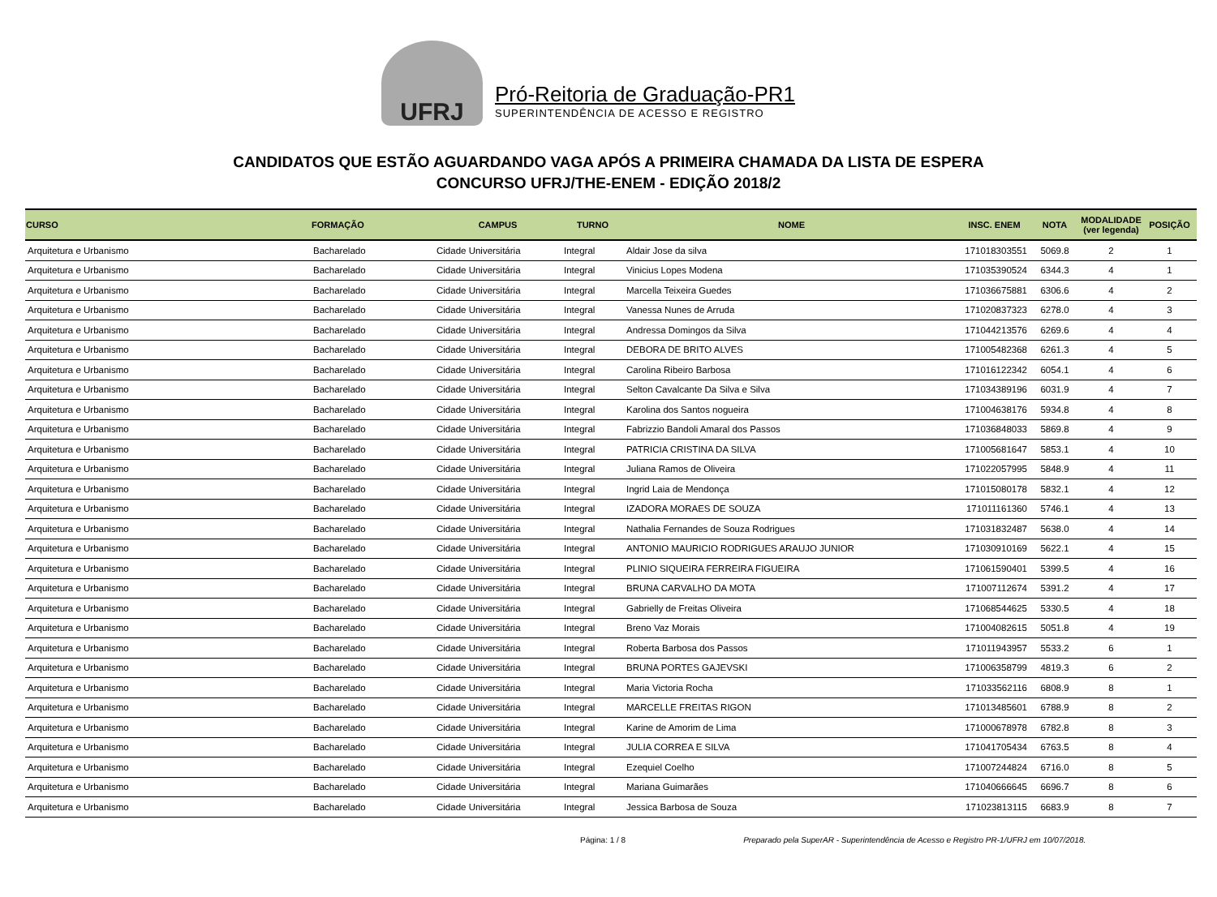UFRJ
Pró-Reitoria de Graduação-PR1
SUPERINTENDÊNCIA DE ACESSO E REGISTRO
CANDIDATOS QUE ESTÃO AGUARDANDO VAGA APÓS A PRIMEIRA CHAMADA DA LISTA DE ESPERA
CONCURSO UFRJ/THE-ENEM - EDIÇÃO 2018/2
| CURSO | FORMAÇÃO | CAMPUS | TURNO | NOME | INSC. ENEM | NOTA | MODALIDADE (ver legenda) | POSIÇÃO |
| --- | --- | --- | --- | --- | --- | --- | --- | --- |
| Arquitetura e Urbanismo | Bacharelado | Cidade Universitária | Integral | Aldair Jose da silva | 171018303551 | 5069.8 | 2 | 1 |
| Arquitetura e Urbanismo | Bacharelado | Cidade Universitária | Integral | Vinicius Lopes Modena | 171035390524 | 6344.3 | 4 | 1 |
| Arquitetura e Urbanismo | Bacharelado | Cidade Universitária | Integral | Marcella Teixeira Guedes | 171036675881 | 6306.6 | 4 | 2 |
| Arquitetura e Urbanismo | Bacharelado | Cidade Universitária | Integral | Vanessa Nunes de Arruda | 171020837323 | 6278.0 | 4 | 3 |
| Arquitetura e Urbanismo | Bacharelado | Cidade Universitária | Integral | Andressa Domingos da Silva | 171044213576 | 6269.6 | 4 | 4 |
| Arquitetura e Urbanismo | Bacharelado | Cidade Universitária | Integral | DEBORA DE BRITO ALVES | 171005482368 | 6261.3 | 4 | 5 |
| Arquitetura e Urbanismo | Bacharelado | Cidade Universitária | Integral | Carolina Ribeiro Barbosa | 171016122342 | 6054.1 | 4 | 6 |
| Arquitetura e Urbanismo | Bacharelado | Cidade Universitária | Integral | Selton Cavalcante Da Silva e Silva | 171034389196 | 6031.9 | 4 | 7 |
| Arquitetura e Urbanismo | Bacharelado | Cidade Universitária | Integral | Karolina dos Santos nogueira | 171004638176 | 5934.8 | 4 | 8 |
| Arquitetura e Urbanismo | Bacharelado | Cidade Universitária | Integral | Fabrizzio Bandoli Amaral dos Passos | 171036848033 | 5869.8 | 4 | 9 |
| Arquitetura e Urbanismo | Bacharelado | Cidade Universitária | Integral | PATRICIA CRISTINA DA SILVA | 171005681647 | 5853.1 | 4 | 10 |
| Arquitetura e Urbanismo | Bacharelado | Cidade Universitária | Integral | Juliana Ramos de Oliveira | 171022057995 | 5848.9 | 4 | 11 |
| Arquitetura e Urbanismo | Bacharelado | Cidade Universitária | Integral | Ingrid Laia de Mendonça | 171015080178 | 5832.1 | 4 | 12 |
| Arquitetura e Urbanismo | Bacharelado | Cidade Universitária | Integral | IZADORA MORAES DE SOUZA | 171011161360 | 5746.1 | 4 | 13 |
| Arquitetura e Urbanismo | Bacharelado | Cidade Universitária | Integral | Nathalia Fernandes de Souza Rodrigues | 171031832487 | 5638.0 | 4 | 14 |
| Arquitetura e Urbanismo | Bacharelado | Cidade Universitária | Integral | ANTONIO MAURICIO RODRIGUES ARAUJO JUNIOR | 171030910169 | 5622.1 | 4 | 15 |
| Arquitetura e Urbanismo | Bacharelado | Cidade Universitária | Integral | PLINIO SIQUEIRA FERREIRA FIGUEIRA | 171061590401 | 5399.5 | 4 | 16 |
| Arquitetura e Urbanismo | Bacharelado | Cidade Universitária | Integral | BRUNA CARVALHO DA MOTA | 171007112674 | 5391.2 | 4 | 17 |
| Arquitetura e Urbanismo | Bacharelado | Cidade Universitária | Integral | Gabrielly de Freitas Oliveira | 171068544625 | 5330.5 | 4 | 18 |
| Arquitetura e Urbanismo | Bacharelado | Cidade Universitária | Integral | Breno Vaz Morais | 171004082615 | 5051.8 | 4 | 19 |
| Arquitetura e Urbanismo | Bacharelado | Cidade Universitária | Integral | Roberta Barbosa dos Passos | 171011943957 | 5533.2 | 6 | 1 |
| Arquitetura e Urbanismo | Bacharelado | Cidade Universitária | Integral | BRUNA PORTES GAJEVSKI | 171006358799 | 4819.3 | 6 | 2 |
| Arquitetura e Urbanismo | Bacharelado | Cidade Universitária | Integral | Maria Victoria Rocha | 171033562116 | 6808.9 | 8 | 1 |
| Arquitetura e Urbanismo | Bacharelado | Cidade Universitária | Integral | MARCELLE FREITAS RIGON | 171013485601 | 6788.9 | 8 | 2 |
| Arquitetura e Urbanismo | Bacharelado | Cidade Universitária | Integral | Karine de Amorim de Lima | 171000678978 | 6782.8 | 8 | 3 |
| Arquitetura e Urbanismo | Bacharelado | Cidade Universitária | Integral | JULIA CORREA E SILVA | 171041705434 | 6763.5 | 8 | 4 |
| Arquitetura e Urbanismo | Bacharelado | Cidade Universitária | Integral | Ezequiel Coelho | 171007244824 | 6716.0 | 8 | 5 |
| Arquitetura e Urbanismo | Bacharelado | Cidade Universitária | Integral | Mariana Guimarães | 171040666645 | 6696.7 | 8 | 6 |
| Arquitetura e Urbanismo | Bacharelado | Cidade Universitária | Integral | Jessica Barbosa de Souza | 171023813115 | 6683.9 | 8 | 7 |
Página: 1 / 8 Preparado pela SuperAR - Superintendência de Acesso e Registro PR-1/UFRJ em 10/07/2018.